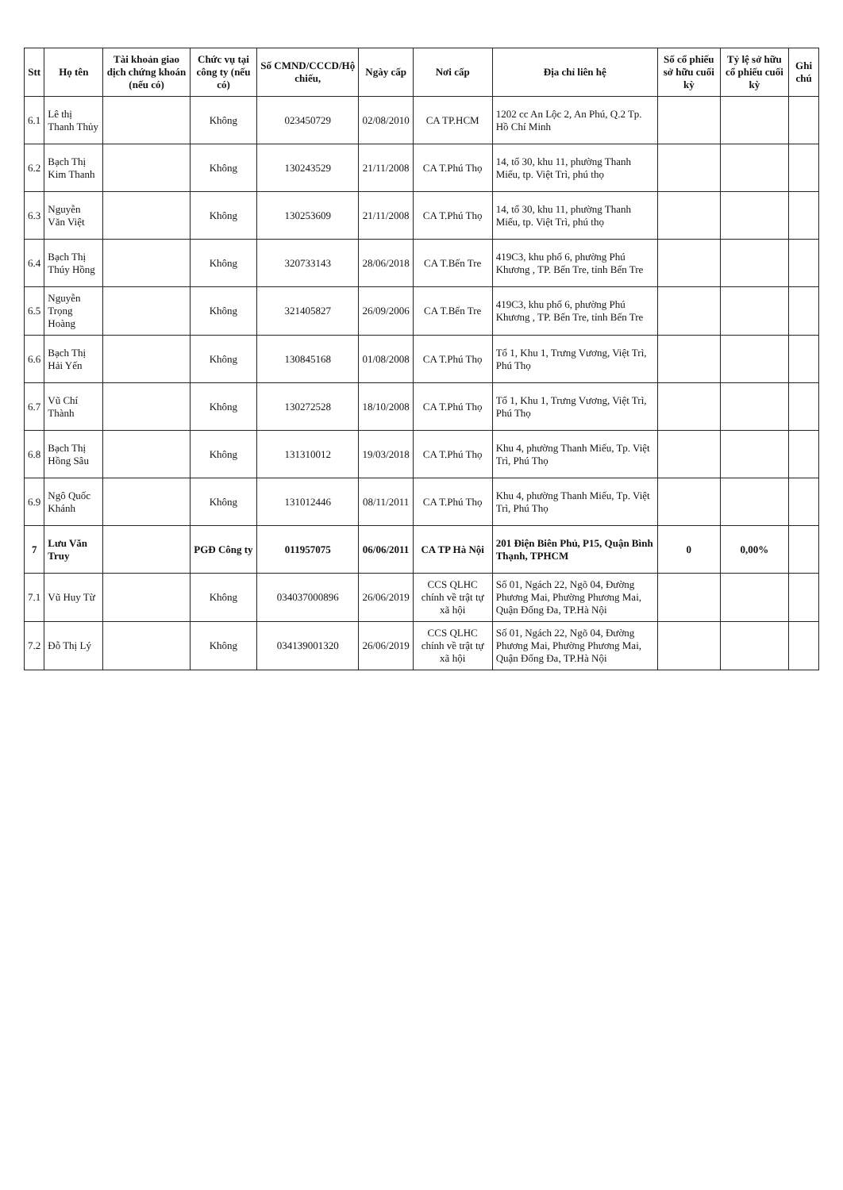| Stt | Họ tên | Tài khoản giao dịch chứng khoán (nếu có) | Chức vụ tại công ty (nếu có) | Số CMND/CCCD/Hộ chiếu, | Ngày cấp | Nơi cấp | Địa chỉ liên hệ | Số cổ phiếu sở hữu cuối kỳ | Tỷ lệ sở hữu cổ phiếu cuối kỳ | Ghi chú |
| --- | --- | --- | --- | --- | --- | --- | --- | --- | --- | --- |
| 6.1 | Lê thị Thanh Thủy | | Không | 023450729 | 02/08/2010 | CA TP.HCM | 1202 cc An Lộc 2, An Phú, Q.2 Tp. Hồ Chí Minh | | | |
| 6.2 | Bạch Thị Kim Thanh | | Không | 130243529 | 21/11/2008 | CA T.Phú Thọ | 14, tổ 30, khu 11, phường Thanh Miếu, tp. Việt Trì, phú thọ | | | |
| 6.3 | Nguyễn Văn Việt | | Không | 130253609 | 21/11/2008 | CA T.Phú Thọ | 14, tổ 30, khu 11, phường Thanh Miếu, tp. Việt Trì, phú thọ | | | |
| 6.4 | Bạch Thị Thúy Hồng | | Không | 320733143 | 28/06/2018 | CA T.Bến Tre | 419C3, khu phố 6, phường Phú Khương , TP. Bến Tre, tỉnh Bến Tre | | | |
| 6.5 | Nguyễn Trọng Hoàng | | Không | 321405827 | 26/09/2006 | CA T.Bến Tre | 419C3, khu phố 6, phường Phú Khương , TP. Bến Tre, tỉnh Bến Tre | | | |
| 6.6 | Bạch Thị Hải Yến | | Không | 130845168 | 01/08/2008 | CA T.Phú Thọ | Tổ 1, Khu 1, Trưng Vương, Việt Trì, Phú Thọ | | | |
| 6.7 | Vũ Chí Thành | | Không | 130272528 | 18/10/2008 | CA T.Phú Thọ | Tổ 1, Khu 1, Trưng Vương, Việt Trì, Phú Thọ | | | |
| 6.8 | Bạch Thị Hồng Sâu | | Không | 131310012 | 19/03/2018 | CA T.Phú Thọ | Khu 4, phường Thanh Miếu, Tp. Việt Trì, Phú Thọ | | | |
| 6.9 | Ngô Quốc Khánh | | Không | 131012446 | 08/11/2011 | CA T.Phú Thọ | Khu 4, phường Thanh Miếu, Tp. Việt Trì, Phú Thọ | | | |
| 7 | Lưu Văn Truy | | PGĐ Công ty | 011957075 | 06/06/2011 | CA TP Hà Nội | 201 Điện Biên Phủ, P15, Quận Bình Thạnh, TPHCM | 0 | 0,00% | |
| 7.1 | Vũ Huy Từ | | Không | 034037000896 | 26/06/2019 | CCS QLHC chính về trật tự xã hội | Số 01, Ngách 22, Ngõ 04, Đường Phương Mai, Phường Phương Mai, Quận Đống Đa, TP.Hà Nội | | | |
| 7.2 | Đỗ Thị Lý | | Không | 034139001320 | 26/06/2019 | CCS QLHC chính về trật tự xã hội | Số 01, Ngách 22, Ngõ 04, Đường Phương Mai, Phường Phương Mai, Quận Đống Đa, TP.Hà Nội | | | |